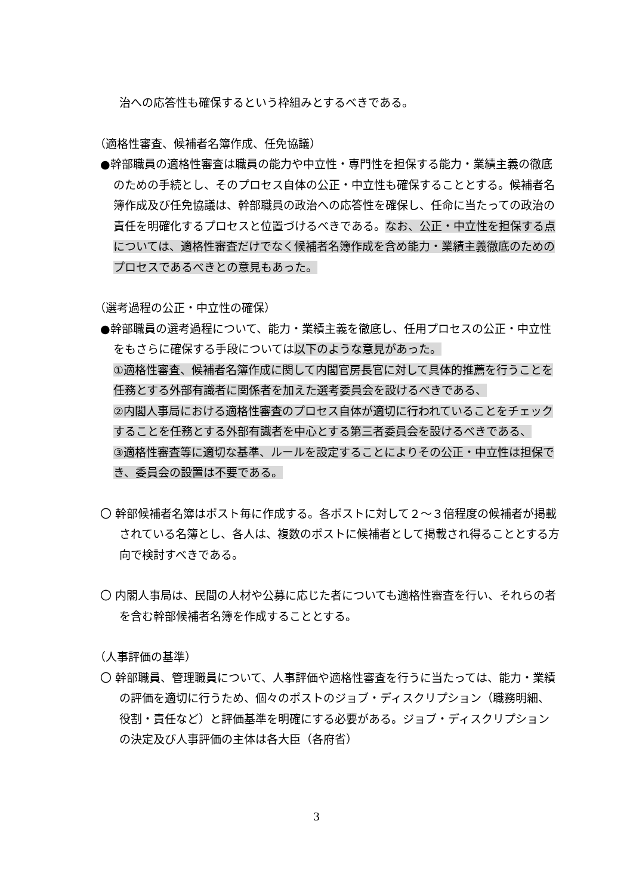治への応答性も確保するという枠組みとするべきである。
（適格性審査、候補者名簿作成、任免協議）
●幹部職員の適格性審査は職員の能力や中立性・専門性を担保する能力・業績主義の徹底のための手続とし、そのプロセス自体の公正・中立性も確保することとする。候補者名簿作成及び任免協議は、幹部職員の政治への応答性を確保し、任命に当たっての政治の責任を明確化するプロセスと位置づけるべきである。なお、公正・中立性を担保する点については、適格性審査だけでなく候補者名簿作成を含め能力・業績主義徹底のためのプロセスであるべきとの意見もあった。
（選考過程の公正・中立性の確保）
●幹部職員の選考過程について、能力・業績主義を徹底し、任用プロセスの公正・中立性をもさらに確保する手段については以下のような意見があった。
①適格性審査、候補者名簿作成に関して内閣官房長官に対して具体的推薦を行うことを任務とする外部有識者に関係者を加えた選考委員会を設けるべきである、
②内閣人事局における適格性審査のプロセス自体が適切に行われていることをチェックすることを任務とする外部有識者を中心とする第三者委員会を設けるべきである、
③適格性審査等に適切な基準、ルールを設定することによりその公正・中立性は担保でき、委員会の設置は不要である。
〇 幹部候補者名簿はポスト毎に作成する。各ポストに対して２～３倍程度の候補者が掲載されている名簿とし、各人は、複数のポストに候補者として掲載され得ることとする方向で検討すべきである。
〇 内閣人事局は、民間の人材や公募に応じた者についても適格性審査を行い、それらの者を含む幹部候補者名簿を作成することとする。
（人事評価の基準）
〇 幹部職員、管理職員について、人事評価や適格性審査を行うに当たっては、能力・業績の評価を適切に行うため、個々のポストのジョブ・ディスクリプション（職務明細、役割・責任など）と評価基準を明確にする必要がある。ジョブ・ディスクリプションの決定及び人事評価の主体は各大臣（各府省）
3